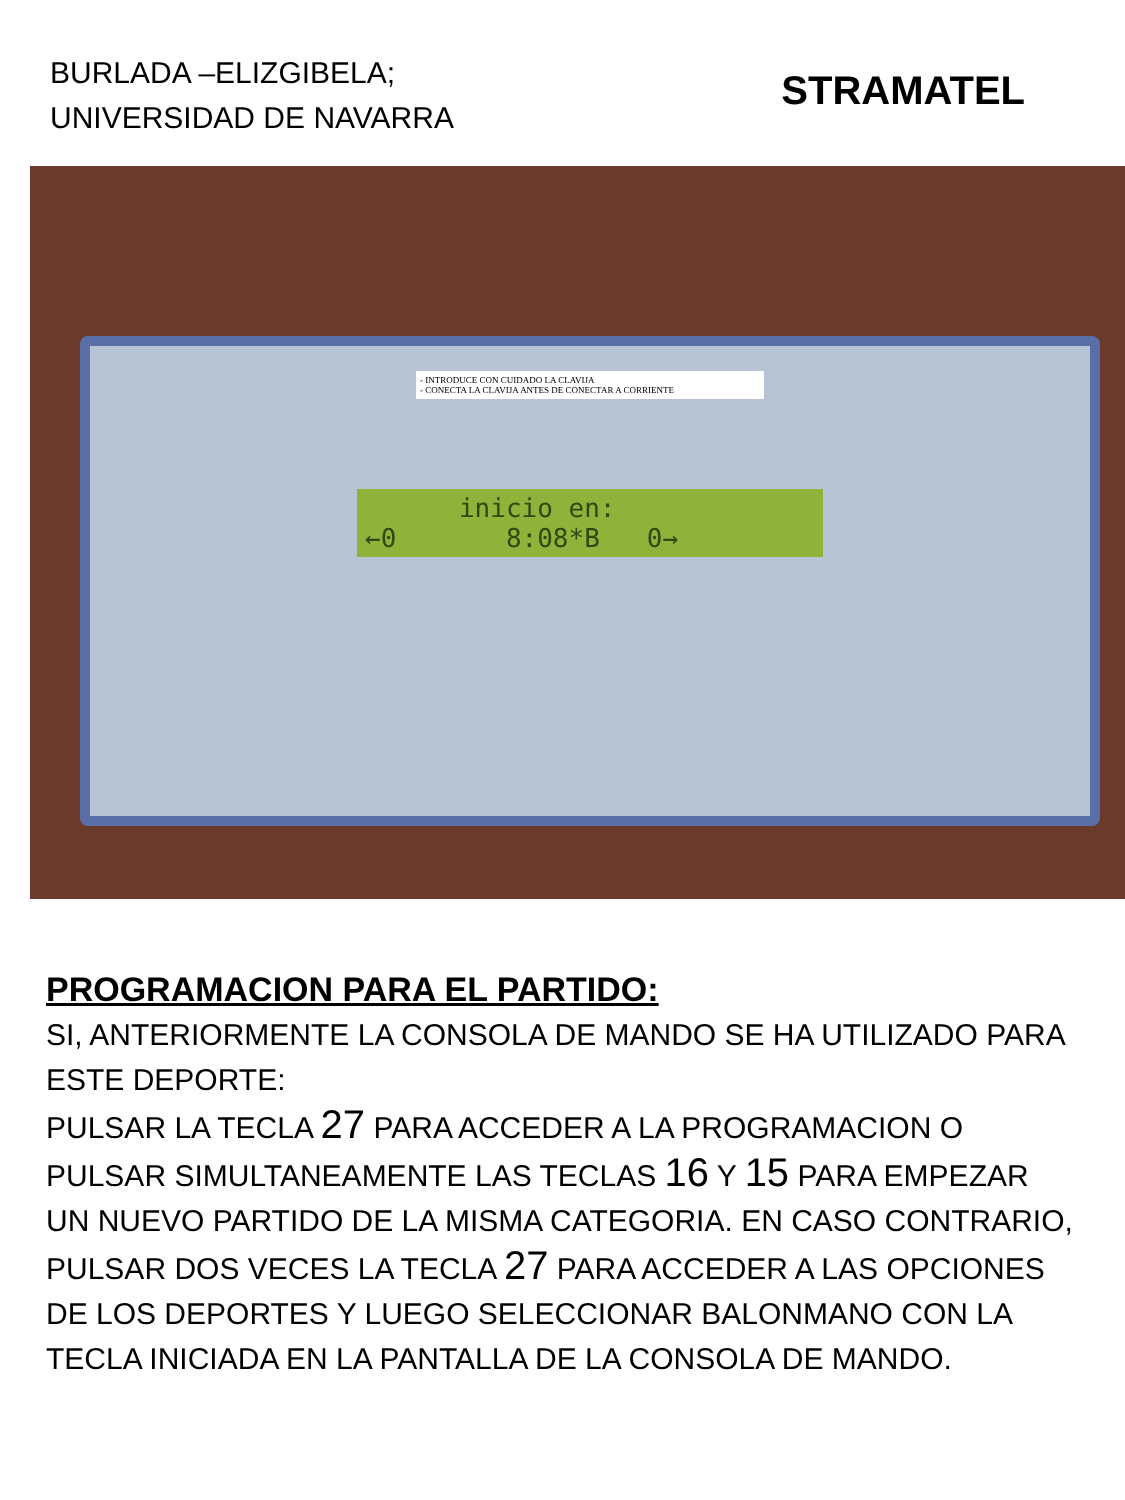BURLADA –ELIZGIBELA;
UNIVERSIDAD DE NAVARRA
STRAMATEL
- INTRODUCE CON CUIDADO LA CLAVIJA
- CONECTA LA CLAVIJA ANTES DE CONECTAR A CORRIENTE
inicio en:
←0 8:08*B 0→
PROGRAMACION PARA EL PARTIDO:
SI, ANTERIORMENTE LA CONSOLA DE MANDO SE HA UTILIZADO PARA ESTE DEPORTE:
PULSAR LA TECLA 27 PARA ACCEDER A LA PROGRAMACION O PULSAR SIMULTANEAMENTE LAS TECLAS 16 Y 15 PARA EMPEZAR UN NUEVO PARTIDO DE LA MISMA CATEGORIA. EN CASO CONTRARIO, PULSAR DOS VECES LA TECLA 27 PARA ACCEDER A LAS OPCIONES DE LOS DEPORTES Y LUEGO SELECCIONAR BALONMANO CON LA TECLA INICIADA EN LA PANTALLA DE LA CONSOLA DE MANDO.